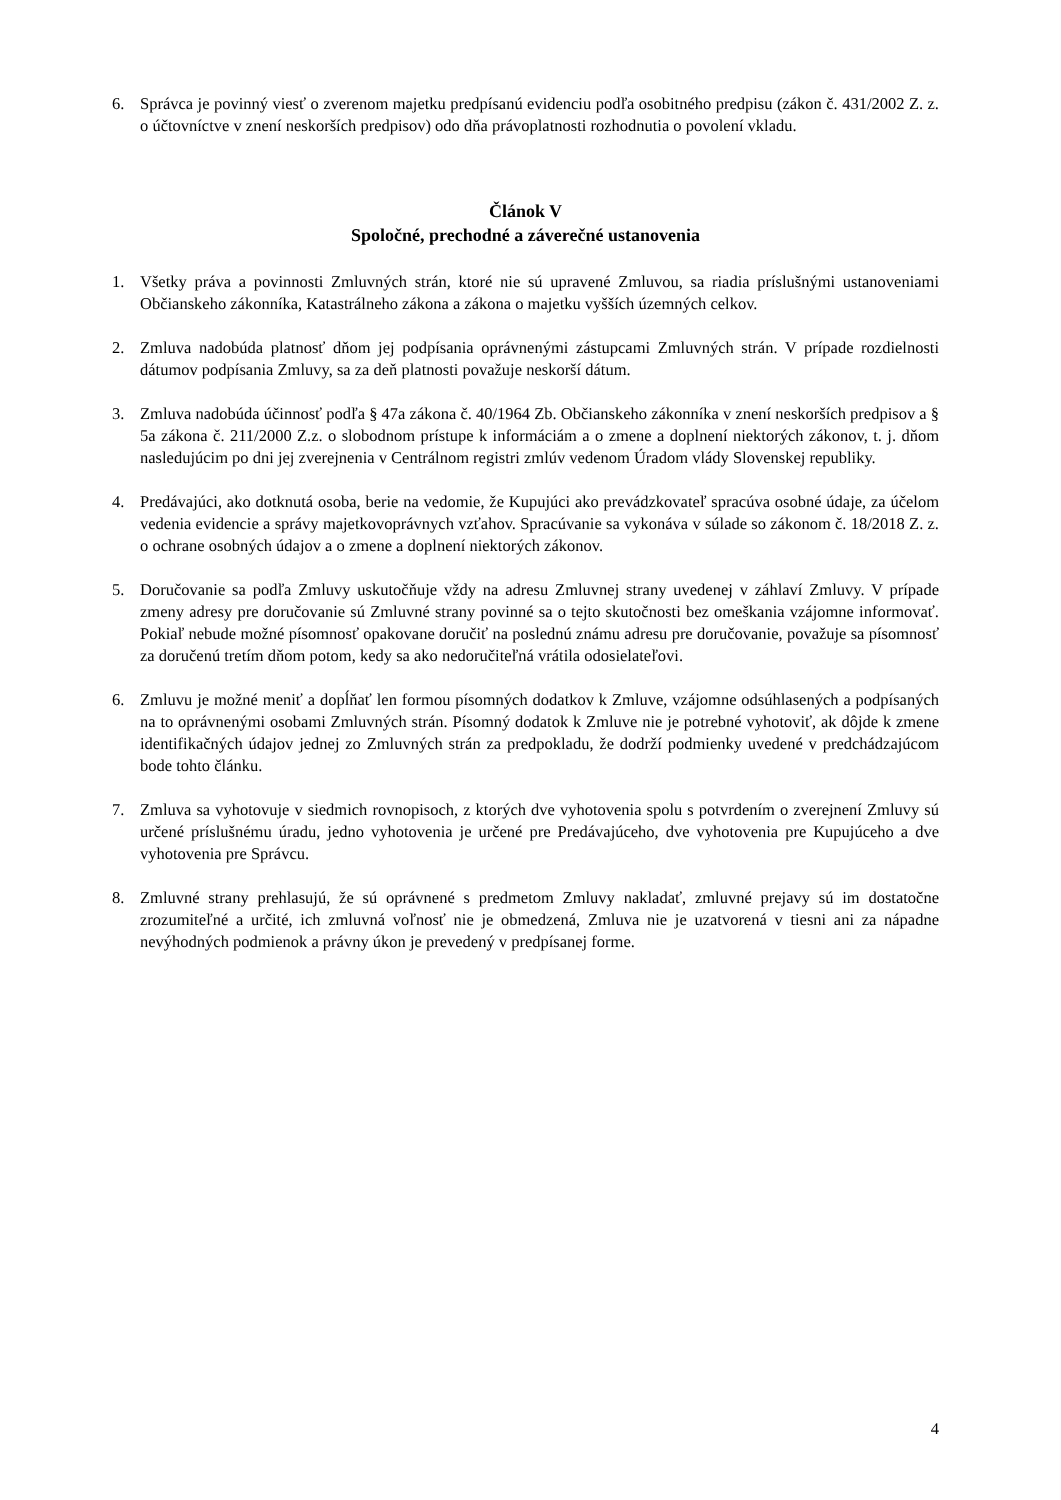6. Správca je povinný viesť o zverenom majetku predpísanú evidenciu podľa osobitného predpisu (zákon č. 431/2002 Z. z. o účtovníctve v znení neskorších predpisov) odo dňa právoplatnosti rozhodnutia o povolení vkladu.
Článok V
Spoločné, prechodné a záverečné ustanovenia
1. Všetky práva a povinnosti Zmluvných strán, ktoré nie sú upravené Zmluvou, sa riadia príslušnými ustanoveniami Občianskeho zákonníka, Katastrálneho zákona a zákona o majetku vyšších územných celkov.
2. Zmluva nadobúda platnosť dňom jej podpísania oprávnenými zástupcami Zmluvných strán. V prípade rozdielnosti dátumov podpísania Zmluvy, sa za deň platnosti považuje neskorší dátum.
3. Zmluva nadobúda účinnosť podľa § 47a zákona č. 40/1964 Zb. Občianskeho zákonníka v znení neskorších predpisov a § 5a zákona č. 211/2000 Z.z. o slobodnom prístupe k informáciám a o zmene a doplnení niektorých zákonov, t. j. dňom nasledujúcim po dni jej zverejnenia v Centrálnom registri zmlúv vedenom Úradom vlády Slovenskej republiky.
4. Predávajúci, ako dotknutá osoba, berie na vedomie, že Kupujúci ako prevádzkovateľ spracúva osobné údaje, za účelom vedenia evidencie a správy majetkovoprávnych vzťahov. Spracúvanie sa vykonáva v súlade so zákonom č. 18/2018 Z. z. o ochrane osobných údajov a o zmene a doplnení niektorých zákonov.
5. Doručovanie sa podľa Zmluvy uskutočňuje vždy na adresu Zmluvnej strany uvedenej v záhlaví Zmluvy. V prípade zmeny adresy pre doručovanie sú Zmluvné strany povinné sa o tejto skutočnosti bez omeškania vzájomne informovať. Pokiaľ nebude možné písomnosť opakovane doručiť na poslednú známu adresu pre doručovanie, považuje sa písomnosť za doručenú tretím dňom potom, kedy sa ako nedoručiteľná vrátila odosielateľovi.
6. Zmluvu je možné meniť a dopĺňať len formou písomných dodatkov k Zmluve, vzájomne odsúhlasených a podpísaných na to oprávnenými osobami Zmluvných strán. Písomný dodatok k Zmluve nie je potrebné vyhotoviť, ak dôjde k zmene identifikačných údajov jednej zo Zmluvných strán za predpokladu, že dodrží podmienky uvedené v predchádzajúcom bode tohto článku.
7. Zmluva sa vyhotovuje v siedmich rovnopisoch, z ktorých dve vyhotovenia spolu s potvrdením o zverejnení Zmluvy sú určené príslušnému úradu, jedno vyhotovenia je určené pre Predávajúceho, dve vyhotovenia pre Kupujúceho a dve vyhotovenia pre Správcu.
8. Zmluvné strany prehlasujú, že sú oprávnené s predmetom Zmluvy nakladať, zmluvné prejavy sú im dostatočne zrozumiteľné a určité, ich zmluvná voľnosť nie je obmedzená, Zmluva nie je uzatvorená v tiesni ani za nápadne nevýhodných podmienok a právny úkon je prevedený v predpísanej forme.
4